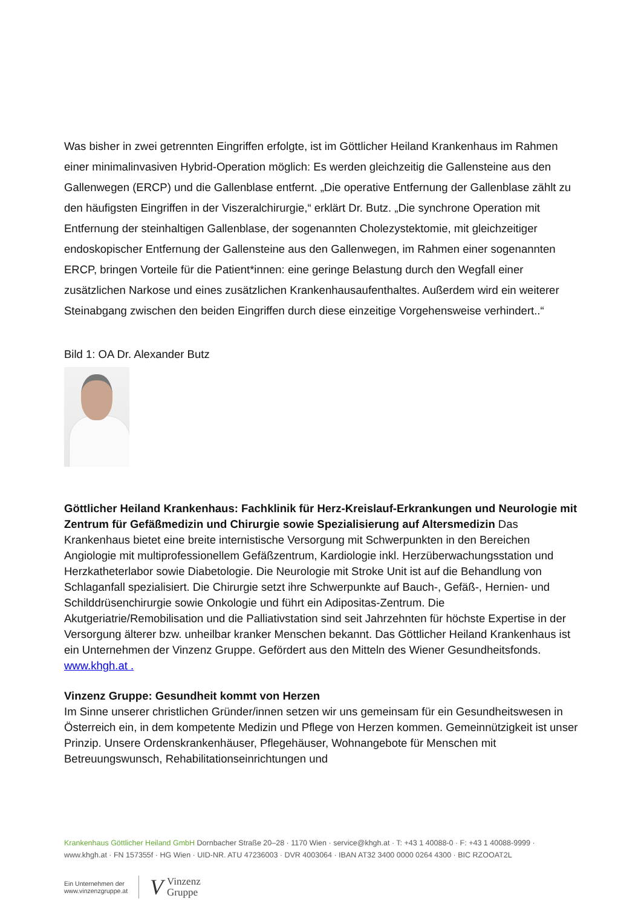Was bisher in zwei getrennten Eingriffen erfolgte, ist im Göttlicher Heiland Krankenhaus im Rahmen einer minimalinvasiven Hybrid-Operation möglich: Es werden gleichzeitig die Gallensteine aus den Gallenwegen (ERCP) und die Gallenblase entfernt. „Die operative Entfernung der Gallenblase zählt zu den häufigsten Eingriffen in der Viszeralchirurgie,“ erklärt Dr. Butz. „Die synchrone Operation mit Entfernung der steinhaltigen Gallenblase, der sogenannten Cholezystektomie, mit gleichzeitiger endoskopischer Entfernung der Gallensteine aus den Gallenwegen, im Rahmen einer sogenannten ERCP, bringen Vorteile für die Patient*innen: eine geringe Belastung durch den Wegfall einer zusätzlichen Narkose und eines zusätzlichen Krankenhausaufenthaltes. Außerdem wird ein weiterer Steinabgang zwischen den beiden Eingriffen durch diese einzeitige Vorgehensweise verhindert..“
Bild 1: OA Dr. Alexander Butz
Göttlicher Heiland Krankenhaus: Fachklinik für Herz-Kreislauf-Erkrankungen und Neurologie mit Zentrum für Gefäßmedizin und Chirurgie sowie Spezialisierung auf Altersmedizin Das Krankenhaus bietet eine breite internistische Versorgung mit Schwerpunkten in den Bereichen Angiologie mit multiprofessionellem Gefäßzentrum, Kardiologie inkl. Herzüberwachungsstation und Herzkatheterlabor sowie Diabetologie. Die Neurologie mit Stroke Unit ist auf die Behandlung von Schlaganfall spezialisiert. Die Chirurgie setzt ihre Schwerpunkte auf Bauch-, Gefäß-, Hernien- und Schilddrüsenchirurgie sowie Onkologie und führt ein Adipositas-Zentrum. Die Akutgeriatrie/Remobilisation und die Palliativstation sind seit Jahrzehnten für höchste Expertise in der Versorgung älterer bzw. unheilbar kranker Menschen bekannt. Das Göttlicher Heiland Krankenhaus ist ein Unternehmen der Vinzenz Gruppe. Gefördert aus den Mitteln des Wiener Gesundheitsfonds. www.khgh.at .
Vinzenz Gruppe: Gesundheit kommt von Herzen
Im Sinne unserer christlichen Gründer/innen setzen wir uns gemeinsam für ein Gesundheitswesen in Österreich ein, in dem kompetente Medizin und Pflege von Herzen kommen. Gemeinnützigkeit ist unser Prinzip. Unsere Ordenskrankenhäuser, Pflegehäuser, Wohnangebote für Menschen mit Betreuungswunsch, Rehabilitationseinrichtungen und
Krankenhaus Göttlicher Heiland GmbH Dornbacher Straße 20–28 · 1170 Wien · service@khgh.at · T: +43 1 40088-0 · F: +43 1 40088-9999 ·
www.khgh.at · FN 157355f · HG Wien · UID-NR. ATU 47236003 · DVR 4003064 · IBAN AT32 3400 0000 0264 4300 · BIC RZOOAT2L
Ein Unternehmen der
www.vinzenzgruppe.at
V
Vinzenz
Gruppe